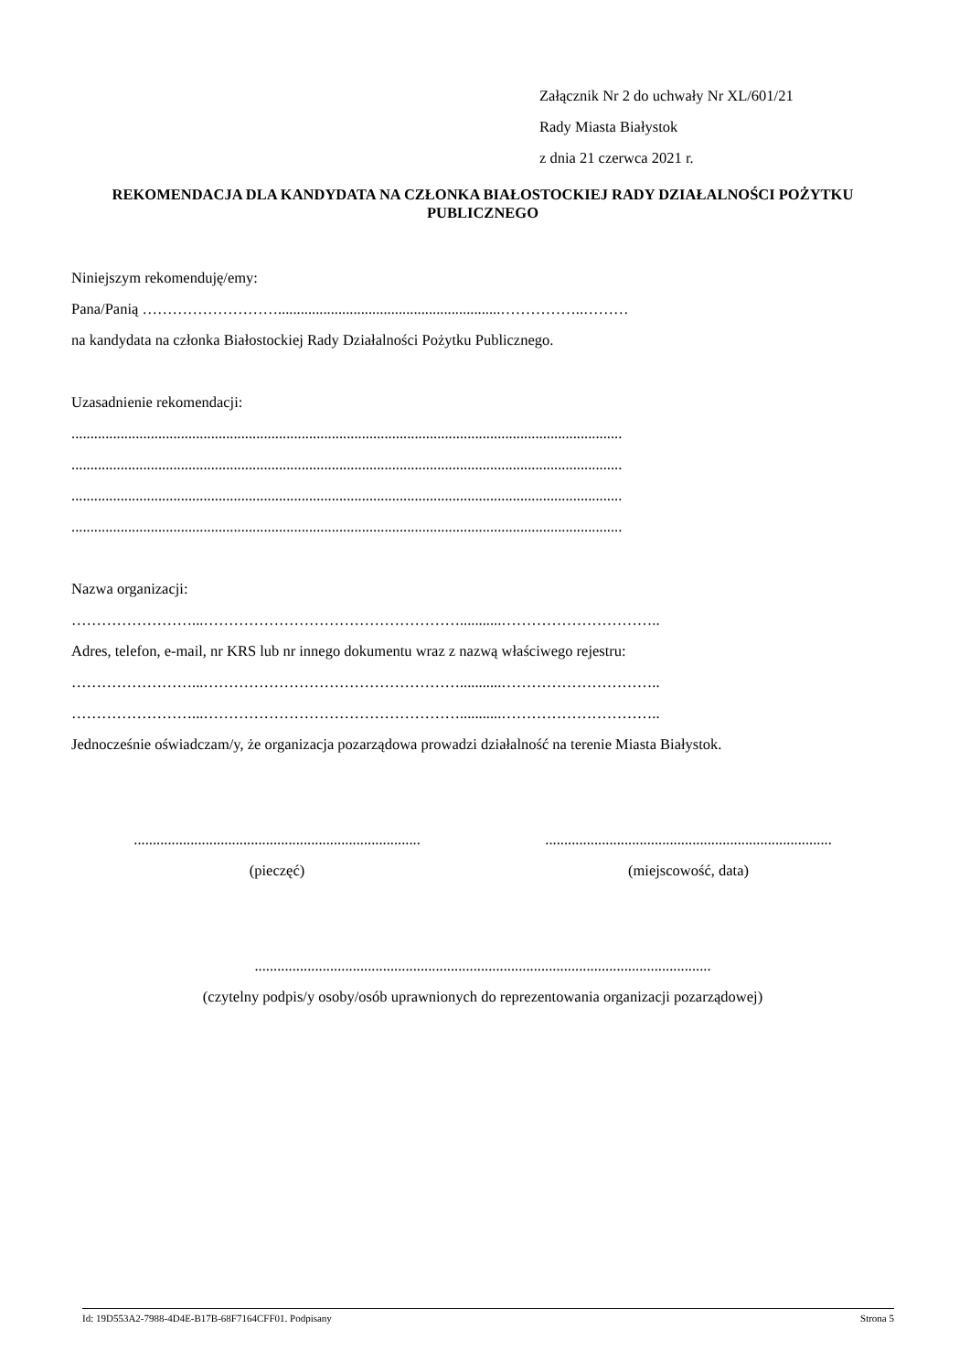Załącznik Nr 2 do uchwały Nr XL/601/21
Rady Miasta Białystok
z dnia 21 czerwca 2021 r.
REKOMENDACJA DLA KANDYDATA NA CZŁONKA BIAŁOSTOCKIEJ RADY DZIAŁALNOŚCI POŻYTKU PUBLICZNEGO
Niniejszym rekomenduję/emy:
Pana/Panią ………………………...........................................................……………..………
na kandydata na członka Białostockiej Rady Działalności Pożytku Publicznego.
Uzasadnienie rekomendacji:
..................................................................................................................................................
..................................................................................................................................................
..................................................................................................................................................
..................................................................................................................................................
Nazwa organizacji:
……………………...……………………………………………...........…………………………..
Adres, telefon, e-mail, nr KRS lub nr innego dokumentu wraz z nazwą właściwego rejestru:
……………………...……………………………………………...........…………………………..
……………………...……………………………………………...........…………………………..
Jednocześnie oświadczam/y, że organizacja pozarządowa prowadzi działalność na terenie Miasta Białystok.
............................................................................
(pieczęć)
............................................................................
(miejscowość, data)
.........................................................................................................................
(czytelny podpis/y osoby/osób uprawnionych do reprezentowania organizacji pozarządowej)
Id: 19D553A2-7988-4D4E-B17B-68F7164CFF01. Podpisany Strona 5